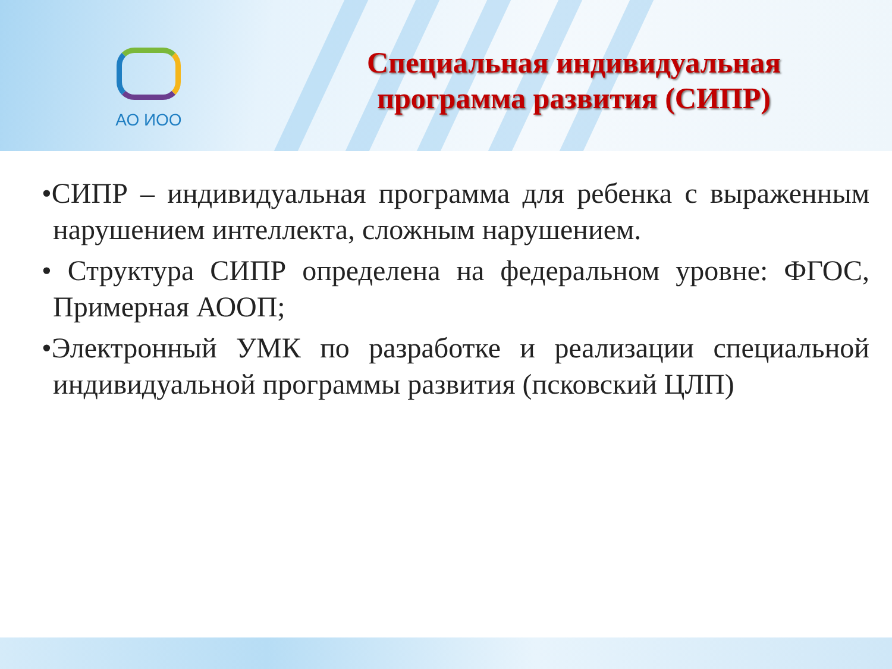АО ИОО
Специальная индивидуальная программа развития (СИПР)
•СИПР – индивидуальная программа для ребенка с выраженным нарушением интеллекта, сложным нарушением.
• Структура СИПР определена на федеральном уровне: ФГОС, Примерная АООП;
•Электронный УМК по разработке и реализации специальной индивидуальной программы развития (псковский ЦЛП)